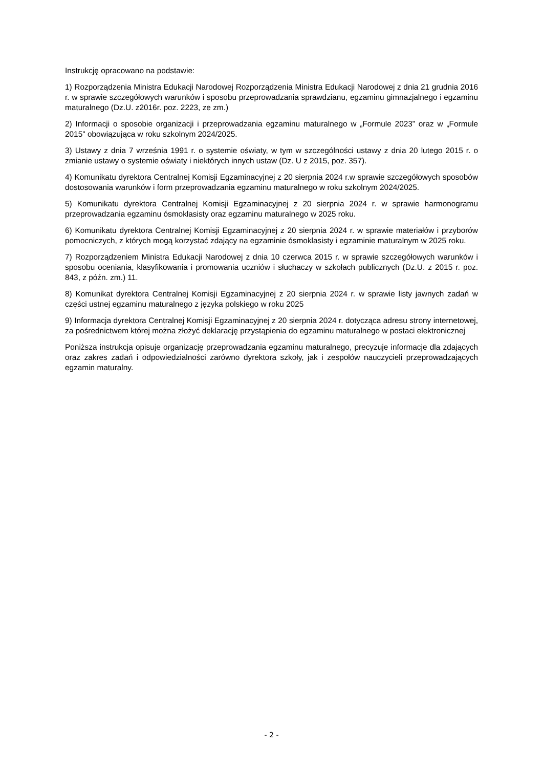Instrukcję opracowano na podstawie:
1) Rozporządzenia Ministra Edukacji Narodowej Rozporządzenia Ministra Edukacji Narodowej z dnia 21 grudnia 2016 r. w sprawie szczegółowych warunków i sposobu przeprowadzania sprawdzianu, egzaminu gimnazjalnego i egzaminu maturalnego (Dz.U. z2016r. poz. 2223, ze zm.)
2) Informacji o sposobie organizacji i przeprowadzania egzaminu maturalnego w „Formule 2023” oraz w „Formule 2015" obowiązująca w roku szkolnym 2024/2025.
3) Ustawy z dnia 7 września 1991 r. o systemie oświaty, w tym w szczególności ustawy z dnia 20 lutego 2015 r. o zmianie ustawy o systemie oświaty i niektórych innych ustaw (Dz. U z 2015, poz. 357).
4) Komunikatu dyrektora Centralnej Komisji Egzaminacyjnej z 20 sierpnia 2024 r.w sprawie szczegółowych sposobów dostosowania warunków i form przeprowadzania egzaminu maturalnego w roku szkolnym 2024/2025.
5) Komunikatu dyrektora Centralnej Komisji Egzaminacyjnej z 20 sierpnia 2024 r. w sprawie harmonogramu przeprowadzania egzaminu ósmoklasisty oraz egzaminu maturalnego w 2025 roku.
6) Komunikatu dyrektora Centralnej Komisji Egzaminacyjnej z 20 sierpnia 2024 r. w sprawie materiałów i przyborów pomocniczych, z których mogą korzystać zdający na egzaminie ósmoklasisty i egzaminie maturalnym w 2025 roku.
7) Rozporządzeniem Ministra Edukacji Narodowej z dnia 10 czerwca 2015 r. w sprawie szczegółowych warunków i sposobu oceniania, klasyfikowania i promowania uczniów i słuchaczy w szkołach publicznych (Dz.U. z 2015 r. poz. 843, z późn. zm.) 11.
8) Komunikat dyrektora Centralnej Komisji Egzaminacyjnej z 20 sierpnia 2024 r. w sprawie listy jawnych zadań w części ustnej egzaminu maturalnego z języka polskiego w roku 2025
9) Informacja dyrektora Centralnej Komisji Egzaminacyjnej z 20 sierpnia 2024 r. dotycząca adresu strony internetowej, za pośrednictwem której można złożyć deklarację przystąpienia do egzaminu maturalnego w postaci elektronicznej
Poniższa instrukcja opisuje organizację przeprowadzania egzaminu maturalnego, precyzuje informacje dla zdających oraz zakres zadań i odpowiedzialności zarówno dyrektora szkoły, jak i zespołów nauczycieli przeprowadzających egzamin maturalny.
- 2 -